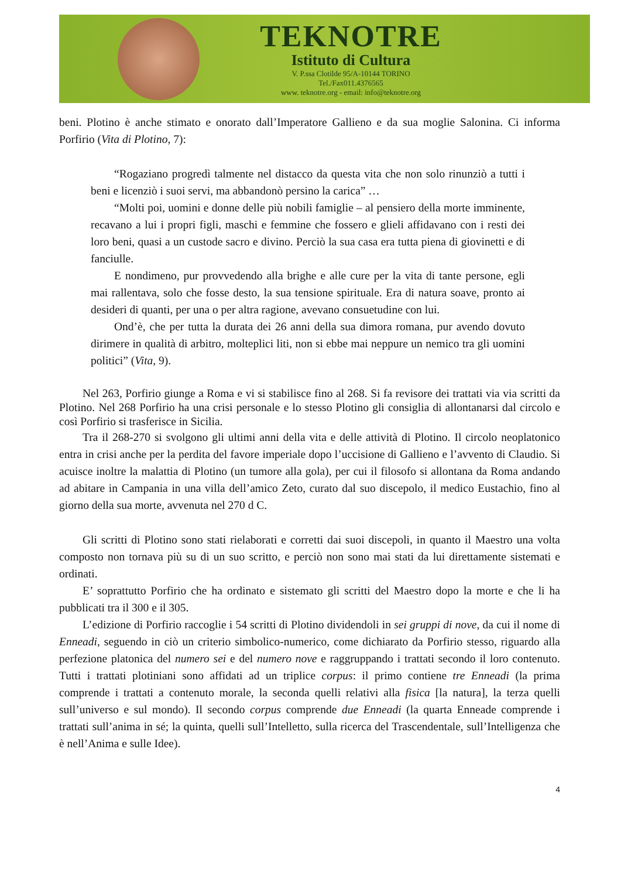TEKNOTRE
Istituto di Cultura
V. P.ssa Clotilde 95/A-10144 TORINO
Tel./Fax011.4376565
www. teknotre.org - email: info@teknotre.org
beni. Plotino è anche stimato e onorato dall’Imperatore Gallieno e da sua moglie Salonina. Ci informa Porfirio (Vita di Plotino, 7):
“Rogaziano progredì talmente nel distacco da questa vita che non solo rinunziò a tutti i beni e licenziò i suoi servi, ma abbandonò persino la carica” …
“Molti poi, uomini e donne delle più nobili famiglie – al pensiero della morte imminente, recavano a lui i propri figli, maschi e femmine che fossero e glieli affidavano con i resti dei loro beni, quasi a un custode sacro e divino. Perciò la sua casa era tutta piena di giovinetti e di fanciulle.
E nondimeno, pur provvedendo alla brighe e alle cure per la vita di tante persone, egli mai rallentava, solo che fosse desto, la sua tensione spirituale. Era di natura soave, pronto ai desideri di quanti, per una o per altra ragione, avevano consuetudine con lui.
Ond’è, che per tutta la durata dei 26 anni della sua dimora romana, pur avendo dovuto dirimere in qualità di arbitro, molteplici liti, non si ebbe mai neppure un nemico tra gli uomini politici” (Vita, 9).
Nel 263, Porfirio giunge a Roma e vi si stabilisce fino al 268. Si fa revisore dei trattati via via scritti da Plotino. Nel 268 Porfirio ha una crisi personale e lo stesso Plotino gli consiglia di allontanarsi dal circolo e così Porfirio si trasferisce in Sicilia.
Tra il 268-270 si svolgono gli ultimi anni della vita e delle attività di Plotino. Il circolo neoplatonico entra in crisi anche per la perdita del favore imperiale dopo l’uccisione di Gallieno e l’avvento di Claudio. Si acuisce inoltre la malattia di Plotino (un tumore alla gola), per cui il filosofo si allontana da Roma andando ad abitare in Campania in una villa dell’amico Zeto, curato dal suo discepolo, il medico Eustachio, fino al giorno della sua morte, avvenuta nel 270 d C.
Gli scritti di Plotino sono stati rielaborati e corretti dai suoi discepoli, in quanto il Maestro una volta composto non tornava più su di un suo scritto, e perciò non sono mai stati da lui direttamente sistemati e ordinati.
E’ soprattutto Porfirio che ha ordinato e sistemato gli scritti del Maestro dopo la morte e che li ha pubblicati tra il 300 e il 305.
L’edizione di Porfirio raccoglie i 54 scritti di Plotino dividendoli in sei gruppi di nove, da cui il nome di Enneadi, seguendo in ciò un criterio simbolico-numerico, come dichiarato da Porfirio stesso, riguardo alla perfezione platonica del numero sei e del numero nove e raggruppando i trattati secondo il loro contenuto. Tutti i trattati plotiniani sono affidati ad un triplice corpus: il primo contiene tre Enneadi (la prima comprende i trattati a contenuto morale, la seconda quelli relativi alla fisica [la natura], la terza quelli sull’universo e sul mondo). Il secondo corpus comprende due Enneadi (la quarta Enneade comprende i trattati sull’anima in sé; la quinta, quelli sull’Intelletto, sulla ricerca del Trascendentale, sull’Intelligenza che è nell’Anima e sulle Idee).
4